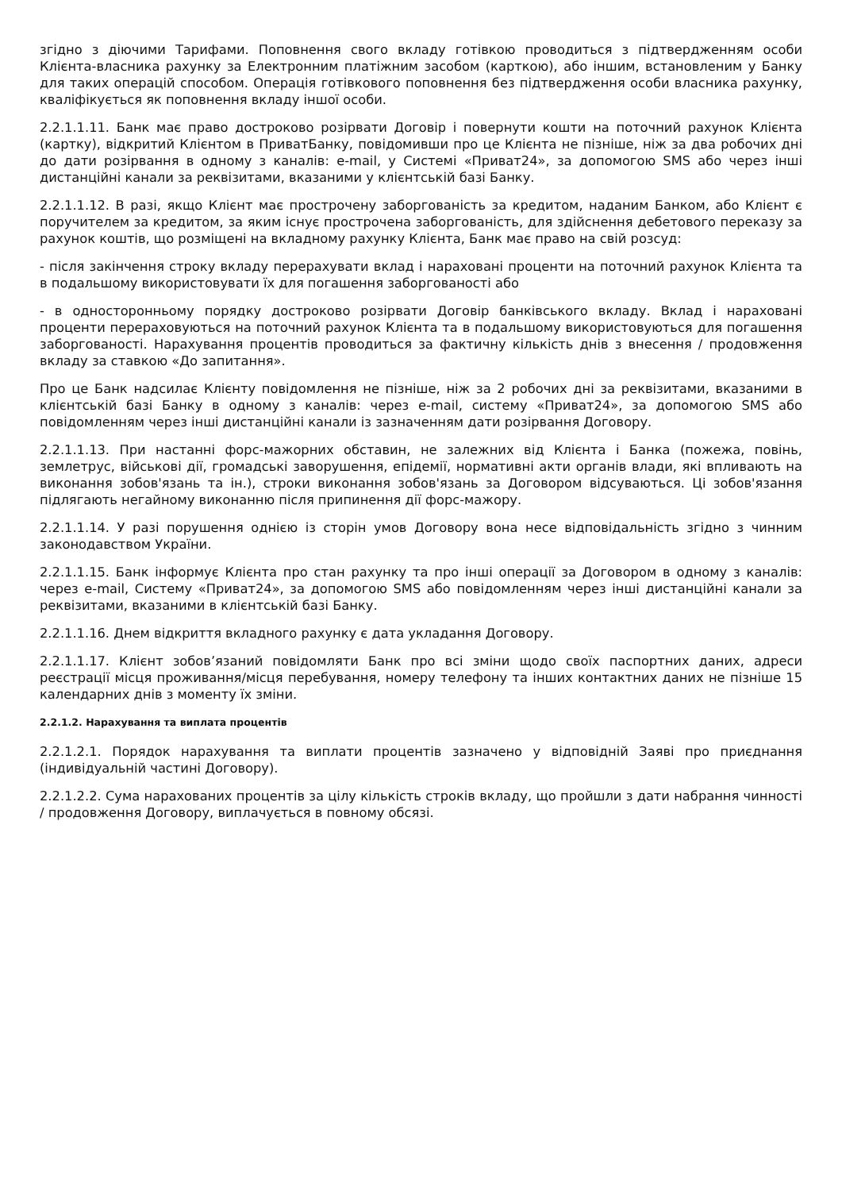згідно з діючими Тарифами. Поповнення свого вкладу готівкою проводиться з підтвердженням особи Клієнта-власника рахунку за Електронним платіжним засобом (карткою), або іншим, встановленим у Банку для таких операцій способом. Операція готівкового поповнення без підтвердження особи власника рахунку, кваліфікується як поповнення вкладу іншої особи.
2.2.1.1.11. Банк має право достроково розірвати Договір і повернути кошти на поточний рахунок Клієнта (картку), відкритий Клієнтом в ПриватБанку, повідомивши про це Клієнта не пізніше, ніж за два робочих дні до дати розірвання в одному з каналів: e-mail, у Системі «Приват24», за допомогою SMS або через інші дистанційні канали за реквізитами, вказаними у клієнтській базі Банку.
2.2.1.1.12. В разі, якщо Клієнт має прострочену заборгованість за кредитом, наданим Банком, або Клієнт є поручителем за кредитом, за яким існує прострочена заборгованість, для здійснення дебетового переказу за рахунок коштів, що розміщені на вкладному рахунку Клієнта, Банк має право на свій розсуд:
- після закінчення строку вкладу перерахувати вклад і нараховані проценти на поточний рахунок Клієнта та в подальшому використовувати їх для погашення заборгованості або
- в односторонньому порядку достроково розірвати Договір банківського вкладу. Вклад і нараховані проценти перераховуються на поточний рахунок Клієнта та в подальшому використовуються для погашення заборгованості. Нарахування процентів проводиться за фактичну кількість днів з внесення / продовження вкладу за ставкою «До запитання».
Про це Банк надсилає Клієнту повідомлення не пізніше, ніж за 2 робочих дні за реквізитами, вказаними в клієнтській базі Банку в одному з каналів: через e-mail, систему «Приват24», за допомогою SMS або повідомленням через інші дистанційні канали із зазначенням дати розірвання Договору.
2.2.1.1.13. При настанні форс-мажорних обставин, не залежних від Клієнта і Банка (пожежа, повінь, землетрус, військові дії, громадські заворушення, епідемії, нормативні акти органів влади, які впливають на виконання зобов'язань та ін.), строки виконання зобов'язань за Договором відсуваються. Ці зобов'язання підлягають негайному виконанню після припинення дії форс-мажору.
2.2.1.1.14. У разі порушення однією із сторін умов Договору вона несе відповідальність згідно з чинним законодавством України.
2.2.1.1.15. Банк інформує Клієнта про стан рахунку та про інші операції за Договором в одному з каналів: через e-mail, Систему «Приват24», за допомогою SMS або повідомленням через інші дистанційні канали за реквізитами, вказаними в клієнтській базі Банку.
2.2.1.1.16. Днем відкриття вкладного рахунку є дата укладання Договору.
2.2.1.1.17. Клієнт зобов’язаний повідомляти Банк про всі зміни щодо своїх паспортних даних, адреси реєстрації місця проживання/місця перебування, номеру телефону та інших контактних даних не пізніше 15 календарних днів з моменту їх зміни.
2.2.1.2. Нарахування та виплата процентів
2.2.1.2.1. Порядок нарахування та виплати процентів зазначено у відповідній Заяві про приєднання (індивідуальній частині Договору).
2.2.1.2.2. Сума нарахованих процентів за цілу кількість строків вкладу, що пройшли з дати набрання чинності / продовження Договору, виплачується в повному обсязі.